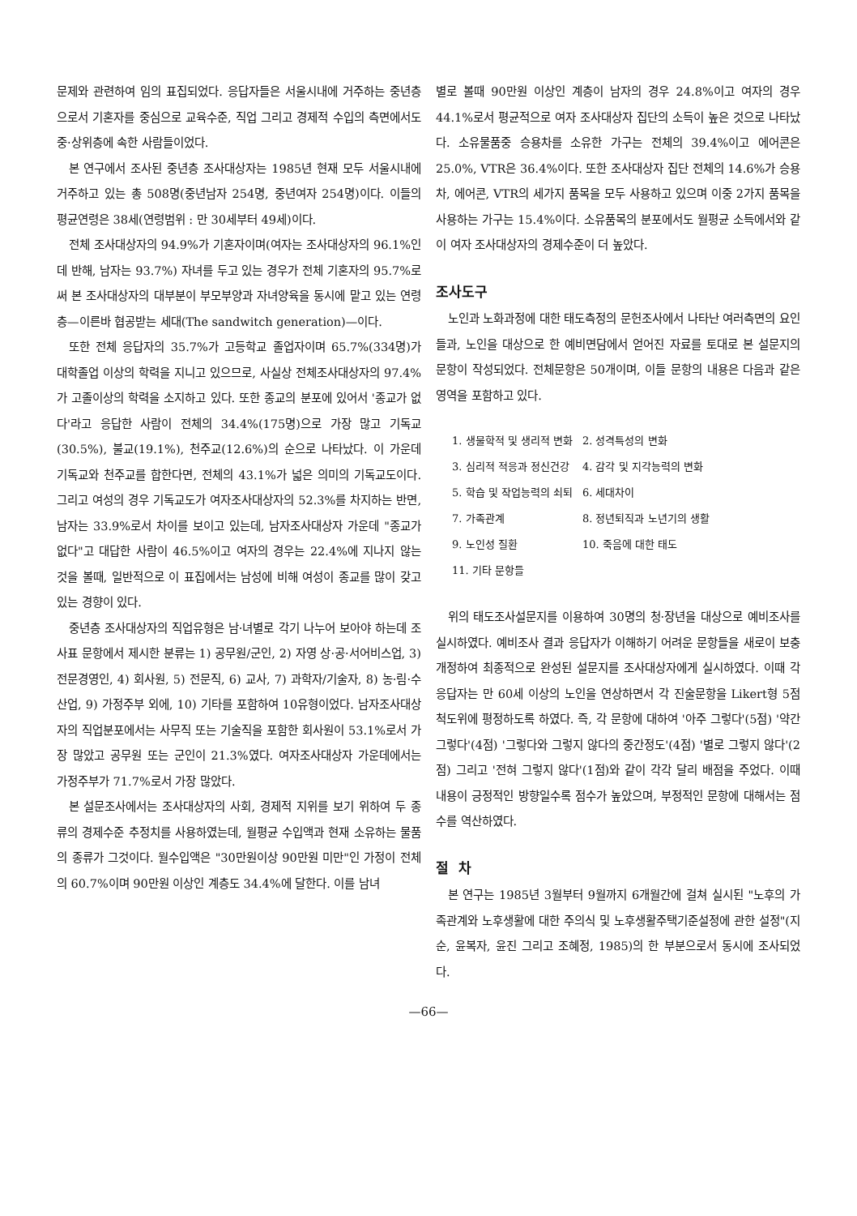문제와 관련하여 임의 표집되었다. 응답자들은 서울시내에 거주하는 중년층으로서 기혼자를 중심으로 교육수준, 직업 그리고 경제적 수입의 측면에서도 중·상위층에 속한 사람들이었다.
본 연구에서 조사된 중년층 조사대상자는 1985년 현재 모두 서울시내에 거주하고 있는 총 508명(중년남자 254명, 중년여자 254명)이다. 이들의 평균연령은 38세(연령범위 : 만 30세부터 49세)이다.
전체 조사대상자의 94.9%가 기혼자이며(여자는 조사대상자의 96.1%인데 반해, 남자는 93.7%) 자녀를 두고 있는 경우가 전체 기혼자의 95.7%로써 본 조사대상자의 대부분이 부모부양과 자녀양육을 동시에 맡고 있는 연령층—이른바 협공받는 세대(The sandwitch generation)—이다.
또한 전체 응답자의 35.7%가 고등학교 졸업자이며 65.7%(334명)가 대학졸업 이상의 학력을 지니고 있으므로, 사실상 전체조사대상자의 97.4%가 고졸이상의 학력을 소지하고 있다. 또한 종교의 분포에 있어서 '종교가 없다'라고 응답한 사람이 전체의 34.4%(175명)으로 가장 많고 기독교(30.5%), 불교(19.1%), 천주교(12.6%)의 순으로 나타났다. 이 가운데 기독교와 천주교를 합한다면, 전체의 43.1%가 넓은 의미의 기독교도이다. 그리고 여성의 경우 기독교도가 여자조사대상자의 52.3%를 차지하는 반면, 남자는 33.9%로서 차이를 보이고 있는데, 남자조사대상자 가운데 "종교가 없다"고 대답한 사람이 46.5%이고 여자의 경우는 22.4%에 지나지 않는 것을 볼때, 일반적으로 이 표집에서는 남성에 비해 여성이 종교를 많이 갖고 있는 경향이 있다.
중년층 조사대상자의 직업유형은 남·녀별로 각기 나누어 보아야 하는데 조사표 문항에서 제시한 분류는 1) 공무원/군인, 2) 자영 상·공·서어비스업, 3) 전문경영인, 4) 회사원, 5) 전문직, 6) 교사, 7) 과학자/기술자, 8) 농·림·수산업, 9) 가정주부 외에, 10) 기타를 포함하여 10유형이었다. 남자조사대상자의 직업분포에서는 사무직 또는 기술직을 포함한 회사원이 53.1%로서 가장 많았고 공무원 또는 군인이 21.3%였다. 여자조사대상자 가운데에서는 가정주부가 71.7%로서 가장 많았다.
본 설문조사에서는 조사대상자의 사회, 경제적 지위를 보기 위하여 두 종류의 경제수준 추정치를 사용하였는데, 월평균 수입액과 현재 소유하는 물품의 종류가 그것이다. 월수입액은 "30만원이상 90만원 미만"인 가정이 전체의 60.7%이며 90만원 이상인 계층도 34.4%에 달한다. 이를 남녀
별로 볼때 90만원 이상인 계층이 남자의 경우 24.8%이고 여자의 경우 44.1%로서 평균적으로 여자 조사대상자 집단의 소득이 높은 것으로 나타났다. 소유물품중 승용차를 소유한 가구는 전체의 39.4%이고 에어콘은 25.0%, VTR은 36.4%이다. 또한 조사대상자 집단 전체의 14.6%가 승용차, 에어콘, VTR의 세가지 품목을 모두 사용하고 있으며 이중 2가지 품목을 사용하는 가구는 15.4%이다. 소유품목의 분포에서도 월평균 소득에서와 같이 여자 조사대상자의 경제수준이 더 높았다.
조사도구
노인과 노화과정에 대한 태도측정의 문헌조사에서 나타난 여러측면의 요인들과, 노인을 대상으로 한 예비면담에서 얻어진 자료를 토대로 본 설문지의 문항이 작성되었다. 전체문항은 50개이며, 이들 문항의 내용은 다음과 같은 영역을 포함하고 있다.
| 1. 생물학적 및 생리적 변화 | 2. 성격특성의 변화 |
| 3. 심리적 적응과 정신건강 | 4. 감각 및 지각능력의 변화 |
| 5. 학습 및 작업능력의 쇠퇴 | 6. 세대차이 |
| 7. 가족관계 | 8. 정년퇴직과 노년기의 생활 |
| 9. 노인성 질환 | 10. 죽음에 대한 태도 |
| 11. 기타 문항들 | |
위의 태도조사설문지를 이용하여 30명의 청·장년을 대상으로 예비조사를 실시하였다. 예비조사 결과 응답자가 이해하기 어려운 문항들을 새로이 보충 개정하여 최종적으로 완성된 설문지를 조사대상자에게 실시하였다. 이때 각 응답자는 만 60세 이상의 노인을 연상하면서 각 진술문항을 Likert형 5점척도위에 평정하도록 하였다. 즉, 각 문항에 대하여 '아주 그렇다'(5점) '약간 그렇다'(4점) '그렇다와 그렇지 않다의 중간정도'(4점) '별로 그렇지 않다'(2점) 그리고 '전혀 그렇지 않다'(1점)와 같이 각각 달리 배점을 주었다. 이때 내용이 긍정적인 방향일수록 점수가 높았으며, 부정적인 문항에 대해서는 점수를 역산하였다.
절 차
본 연구는 1985년 3월부터 9월까지 6개월간에 걸쳐 실시된 "노후의 가족관계와 노후생활에 대한 주의식 및 노후생활주택기준설정에 관한 설정"(지순, 윤복자, 윤진 그리고 조혜정, 1985)의 한 부분으로서 동시에 조사되었다.
—66—